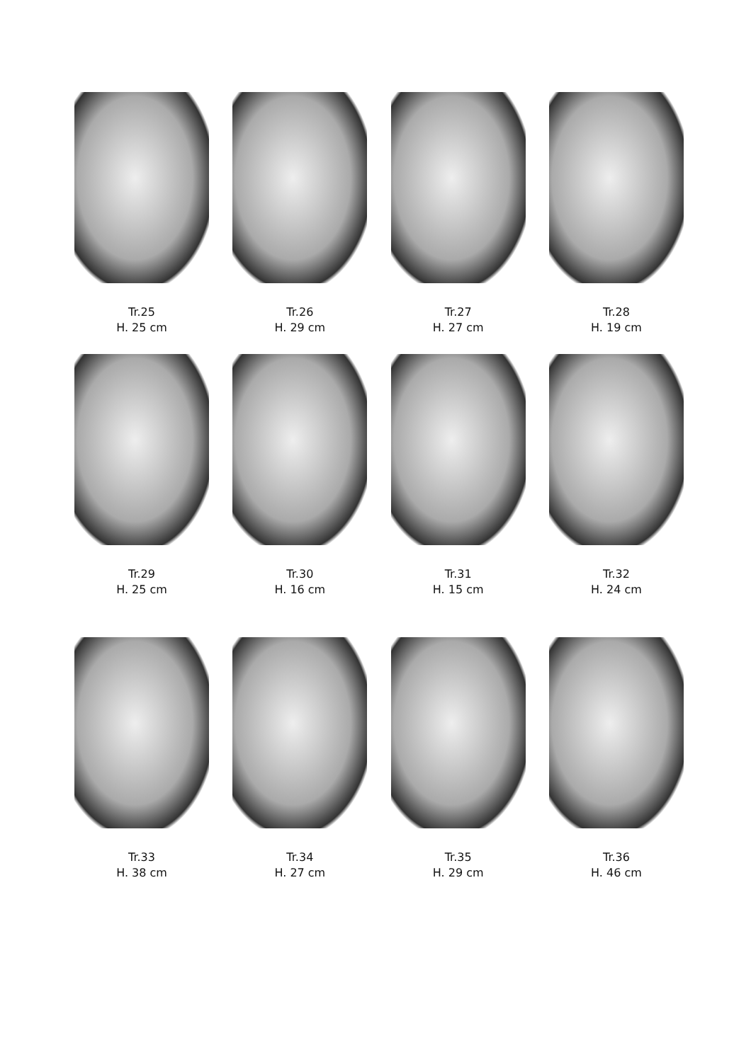Tr.25
H. 25 cm
Tr.26
H. 29 cm
Tr.27
H. 27 cm
Tr.28
H. 19 cm
Tr.29
H. 25 cm
Tr.30
H. 16 cm
Tr.31
H. 15 cm
Tr.32
H. 24 cm
Tr.33
H. 38 cm
Tr.34
H. 27 cm
Tr.35
H. 29 cm
Tr.36
H. 46 cm